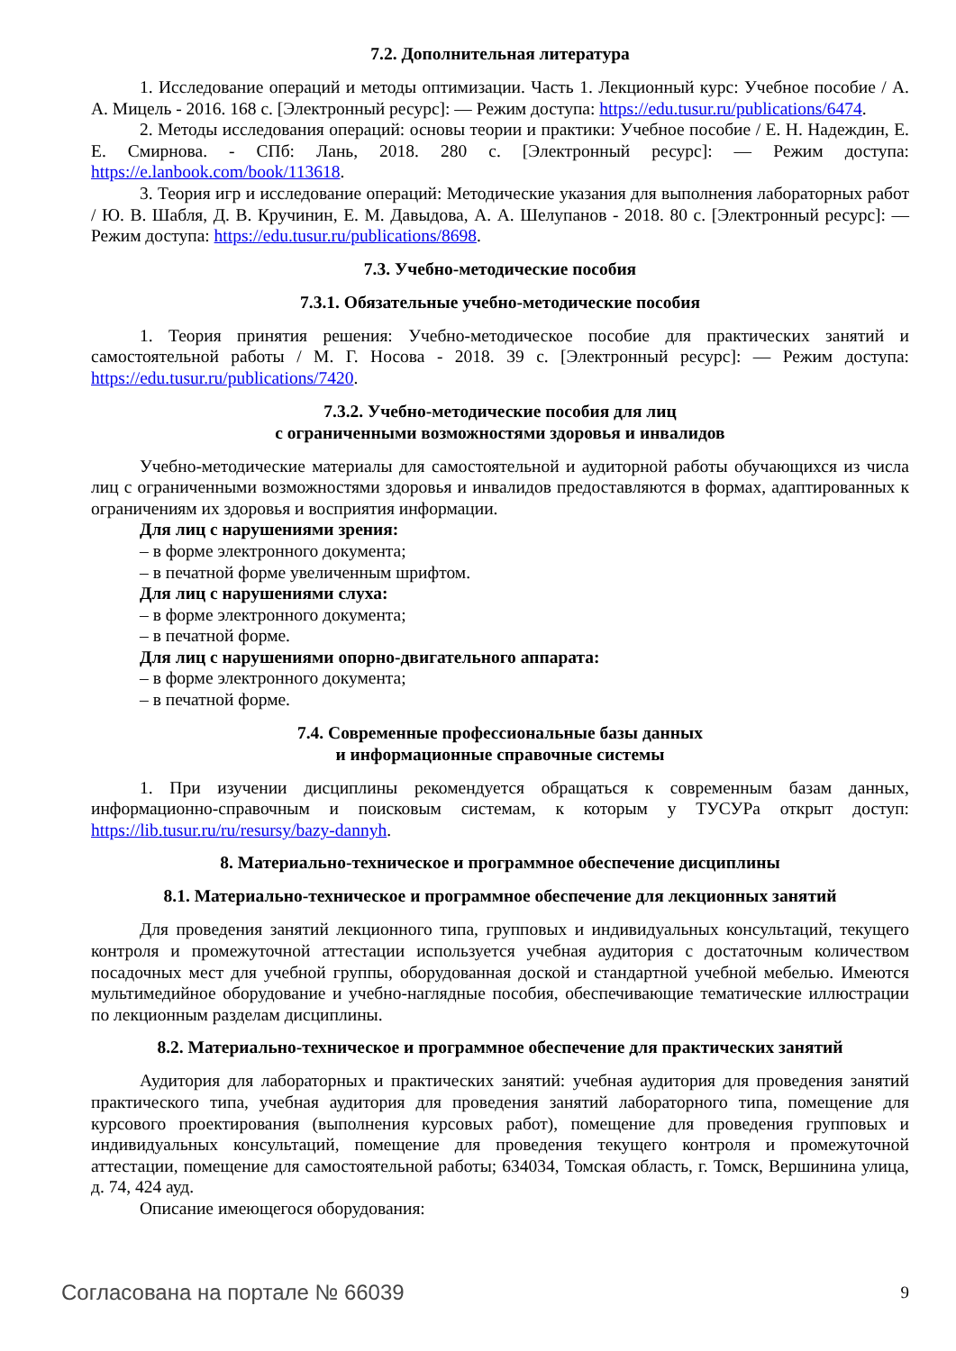7.2. Дополнительная литература
1. Исследование операций и методы оптимизации. Часть 1. Лекционный курс: Учебное пособие / А. А. Мицель - 2016. 168 с. [Электронный ресурс]: — Режим доступа: https://edu.tusur.ru/publications/6474.
2. Методы исследования операций: основы теории и практики: Учебное пособие / Е. Н. Надеждин, Е. Е. Смирнова. - СПб: Лань, 2018. 280 с. [Электронный ресурс]: — Режим доступа: https://e.lanbook.com/book/113618.
3. Теория игр и исследование операций: Методические указания для выполнения лабораторных работ / Ю. В. Шабля, Д. В. Кручинин, Е. М. Давыдова, А. А. Шелупанов - 2018. 80 с. [Электронный ресурс]: — Режим доступа: https://edu.tusur.ru/publications/8698.
7.3. Учебно-методические пособия
7.3.1. Обязательные учебно-методические пособия
1. Теория принятия решения: Учебно-методическое пособие для практических занятий и самостоятельной работы / М. Г. Носова - 2018. 39 с. [Электронный ресурс]: — Режим доступа: https://edu.tusur.ru/publications/7420.
7.3.2. Учебно-методические пособия для лиц
с ограниченными возможностями здоровья и инвалидов
Учебно-методические материалы для самостоятельной и аудиторной работы обучающихся из числа лиц с ограниченными возможностями здоровья и инвалидов предоставляются в формах, адаптированных к ограничениям их здоровья и восприятия информации.
Для лиц с нарушениями зрения:
– в форме электронного документа;
– в печатной форме увеличенным шрифтом.
Для лиц с нарушениями слуха:
– в форме электронного документа;
– в печатной форме.
Для лиц с нарушениями опорно-двигательного аппарата:
– в форме электронного документа;
– в печатной форме.
7.4. Современные профессиональные базы данных
и информационные справочные системы
1. При изучении дисциплины рекомендуется обращаться к современным базам данных, информационно-справочным и поисковым системам, к которым у ТУСУРа открыт доступ: https://lib.tusur.ru/ru/resursy/bazy-dannyh.
8. Материально-техническое и программное обеспечение дисциплины
8.1. Материально-техническое и программное обеспечение для лекционных занятий
Для проведения занятий лекционного типа, групповых и индивидуальных консультаций, текущего контроля и промежуточной аттестации используется учебная аудитория с достаточным количеством посадочных мест для учебной группы, оборудованная доской и стандартной учебной мебелью. Имеются мультимедийное оборудование и учебно-наглядные пособия, обеспечивающие тематические иллюстрации по лекционным разделам дисциплины.
8.2. Материально-техническое и программное обеспечение для практических занятий
Аудитория для лабораторных и практических занятий: учебная аудитория для проведения занятий практического типа, учебная аудитория для проведения занятий лабораторного типа, помещение для курсового проектирования (выполнения курсовых работ), помещение для проведения групповых и индивидуальных консультаций, помещение для проведения текущего контроля и промежуточной аттестации, помещение для самостоятельной работы; 634034, Томская область, г. Томск, Вершинина улица, д. 74, 424 ауд.
Описание имеющегося оборудования:
Согласована на портале № 66039 9